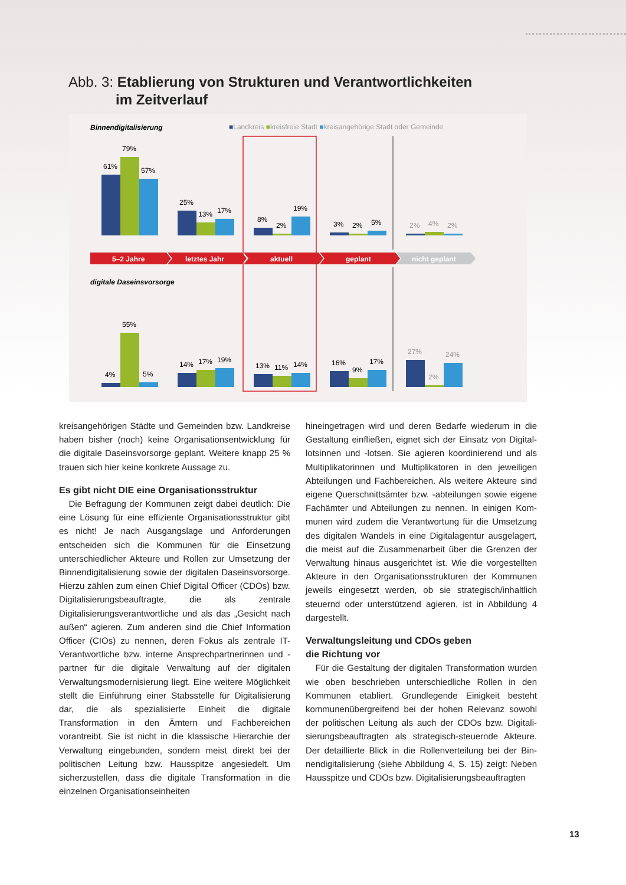Abb. 3: Etablierung von Strukturen und Verantwortlichkeiten
im Zeitverlauf
Binnendigitalisierung
■Landkreis ■kreisfreie Stadt ■kreisangehörige Stadt oder Gemeinde
61%
79%
57%
25%
13%
17%
8%
2%
19%
3%
2%
5%
2%
4%
2%
5–2 Jahre
letztes Jahr
aktuell
geplant
nicht geplant
digitale Daseinsvorsorge
4%
55%
5%
14%
17%
19%
13%
11%
14%
16%
9%
17%
27%
2%
24%
kreisangehörigen Städte und Gemeinden bzw. Landkreise haben bisher (noch) keine Organisationsentwicklung für die digitale Daseinsvorsorge geplant. Weitere knapp 25 % trauen sich hier keine konkrete Aussage zu.
Es gibt nicht DIE eine Organisationsstruktur
Die Befragung der Kommunen zeigt dabei deutlich: Die eine Lösung für eine effiziente Organisationsstruktur gibt es nicht! Je nach Ausgangslage und Anforderungen entschei­den sich die Kommunen für die Einsetzung unterschiedlicher Akteure und Rollen zur Umsetzung der Binnendigitalisierung sowie der digitalen Daseinsvorsorge. Hierzu zählen zum einen Chief Digital Officer (CDOs) bzw. Digitalisierungsbeauf­tragte, die als zentrale Digitalisierungsverantwortliche und als das „Gesicht nach außen“ agieren. Zum anderen sind die Chief Information Officer (CIOs) zu nennen, deren Fokus als zentrale IT-Verantwortliche bzw. interne Ansprechpartnerin­nen und -partner für die digitale Verwaltung auf der digitalen Verwaltungsmodernisierung liegt. Eine weitere Möglichkeit stellt die Einführung einer Stabsstelle für Digitalisierung dar, die als spezialisierte Einheit die digitale Transformation in den Ämtern und Fachbereichen vorantreibt. Sie ist nicht in die klassische Hierarchie der Verwaltung eingebunden, sondern meist direkt bei der politischen Leitung bzw. Haus­spitze angesiedelt. Um sicherzustellen, dass die digitale Transformation in die einzelnen Organisationseinheiten
hineingetragen wird und deren Bedarfe wiederum in die Gestaltung einfließen, eignet sich der Einsatz von Digital­lotsinnen und -lotsen. Sie agieren koordinierend und als Multiplikatorinnen und Multiplikatoren in den jeweiligen Abteilungen und Fachbereichen. Als weitere Akteure sind eigene Querschnittsämter bzw. -abteilungen sowie eigene Fachämter und Abteilungen zu nennen. In einigen Kom­munen wird zudem die Verantwortung für die Umsetzung des digitalen Wandels in eine Digitalagentur ausgelagert, die meist auf die Zusammenarbeit über die Grenzen der Verwaltung hinaus ausgerichtet ist. Wie die vorgestellten Ak­teure in den Organisationsstrukturen der Kommunen jeweils eingesetzt werden, ob sie strategisch/inhaltlich steuernd oder unterstützend agieren, ist in Abbildung 4 dargestellt.
Verwaltungsleitung und CDOs geben
die Richtung vor
Für die Gestaltung der digitalen Transformation wur­den wie oben beschrieben unterschiedliche Rollen in den Kommunen etabliert. Grundlegende Einigkeit besteht kommunenübergreifend bei der hohen Relevanz sowohl der politischen Leitung als auch der CDOs bzw. Digitali­sierungsbeauftragten als strategisch-steuernde Akteure. Der detaillierte Blick in die Rollenverteilung bei der Bin­nendigitalisierung (siehe Abbildung 4, S. 15) zeigt: Neben Hausspitze und CDOs bzw. Digitalisierungsbeauftragten
13